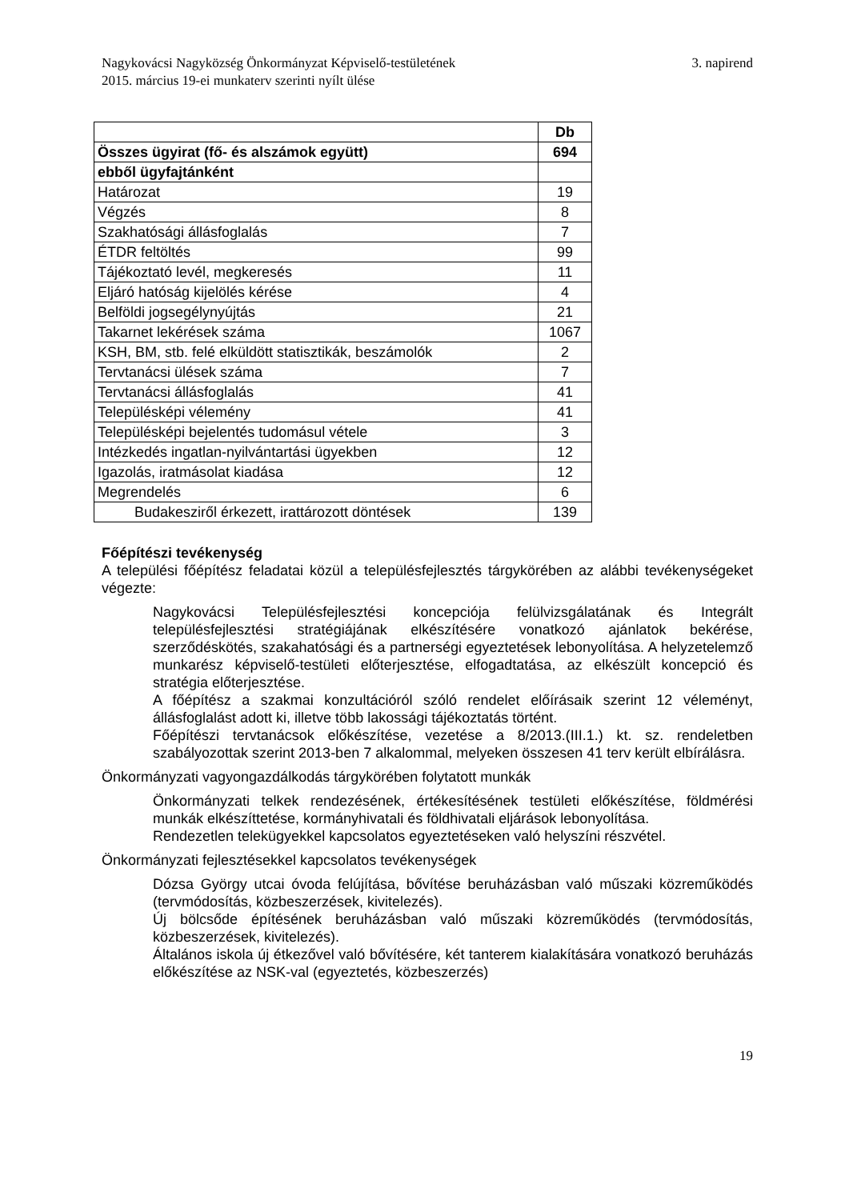Nagykovácsi Nagyközség Önkormányzat Képviselő-testületének
2015. március 19-ei munkaterv szerinti nyílt ülése
3. napirend
| | Db |
| --- | --- |
| Összes ügyirat (fő- és alszámok együtt) | 694 |
| ebből ügyfajtánként | |
| Határozat | 19 |
| Végzés | 8 |
| Szakhatósági állásfoglalás | 7 |
| ÉTDR feltöltés | 99 |
| Tájékoztató levél, megkeresés | 11 |
| Eljáró hatóság kijelölés kérése | 4 |
| Belföldi jogsegélynyújtás | 21 |
| Takarnet lekérések száma | 1067 |
| KSH, BM, stb. felé elküldött statisztikák, beszámolók | 2 |
| Tervtanácsi ülések száma | 7 |
| Tervtanácsi állásfoglalás | 41 |
| Településképi vélemény | 41 |
| Településképi bejelentés tudomásul vétele | 3 |
| Intézkedés ingatlan-nyilvántartási ügyekben | 12 |
| Igazolás, iratmásolat kiadása | 12 |
| Megrendelés | 6 |
| Budakesziről érkezett, irattározott döntések | 139 |
Főépítészi tevékenység
A települési főépítész feladatai közül a településfejlesztés tárgykörében az alábbi tevékenységeket végezte:
Nagykovácsi Településfejlesztési koncepciója felülvizsgálatának és Integrált településfejlesztési stratégiájának elkészítésére vonatkozó ajánlatok bekérése, szerződéskötés, szakahatósági és a partnerségi egyeztetések lebonyolítása. A helyzetelemző munkarész képviselő-testületi előterjesztése, elfogadtatása, az elkészült koncepció és stratégia előterjesztése.
A főépítész a szakmai konzultációról szóló rendelet előírásaik szerint 12 véleményt, állásfoglalást adott ki, illetve több lakossági tájékoztatás történt.
Főépítészi tervtanácsok előkészítése, vezetése a 8/2013.(III.1.) kt. sz. rendeletben szabályozottak szerint 2013-ben 7 alkalommal, melyeken összesen 41 terv került elbírálásra.
Önkormányzati vagyongazdálkodás tárgykörében folytatott munkák
Önkormányzati telkek rendezésének, értékesítésének testületi előkészítése, földmérési munkák elkészíttetése, kormányhivatali és földhivatali eljárások lebonyolítása.
Rendezetlen telekügyekkel kapcsolatos egyeztetéseken való helyszíni részvétel.
Önkormányzati fejlesztésekkel kapcsolatos tevékenységek
Dózsa György utcai óvoda felújítása, bővítése beruházásban való műszaki közreműködés (tervmódosítás, közbeszerzések, kivitelezés).
Új bölcsőde építésének beruházásban való műszaki közreműködés (tervmódosítás, közbeszerzések, kivitelezés).
Általános iskola új étkezővel való bővítésére, két tanterem kialakítására vonatkozó beruházás előkészítése az NSK-val (egyeztetés, közbeszerzés)
19